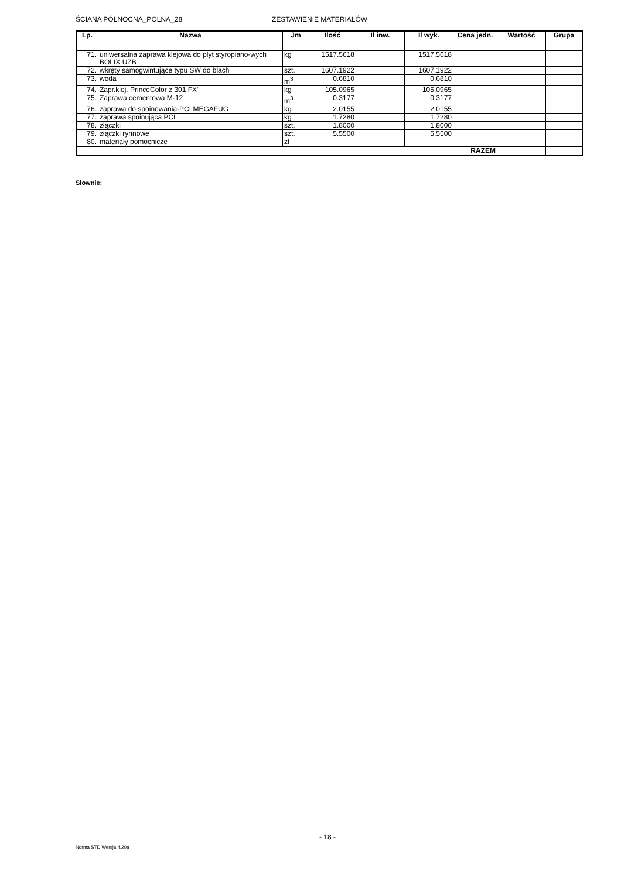ŚCIANA PÓŁNOCNA_POLNA_28 ZESTAWIENIE MATERIAŁÓW
| Lp. | Nazwa | Jm | Ilość | Il inw. | Il wyk. | Cena jedn. | Wartość | Grupa |
| --- | --- | --- | --- | --- | --- | --- | --- | --- |
| 71. | uniwersalna zaprawa klejowa do płyt styropiano-wych BOLIX UZB | kg | 1517.5618 | | 1517.5618 | | | |
| 72. | wkręty samogwintujące typu SW do blach | szt. | 1607.1922 | | 1607.1922 | | | |
| 73. | woda | m<sup>3</sup> | 0.6810 | | 0.6810 | | | |
| 74. | Zapr.klej. PrinceColor z 301 FX' | kg | 105.0965 | | 105.0965 | | | |
| 75. | Zaprawa cementowa M-12 | m<sup>3</sup> | 0.3177 | | 0.3177 | | | |
| 76. | zaprawa do spoinowania-PCI MEGAFUG | kg | 2.0155 | | 2.0155 | | | |
| 77. | zaprawa spoinująca PCI | kg | 1.7280 | | 1.7280 | | | |
| 78. | złączki | szt. | 1.8000 | | 1.8000 | | | |
| 79. | złączki rynnowe | szt. | 5.5500 | | 5.5500 | | | |
| 80. | materiały pomocnicze | zł | | | | | | |
| RAZEM | | | | | | | | |
Słownie:
- 18 -
Norma STD Wersja 4.20a